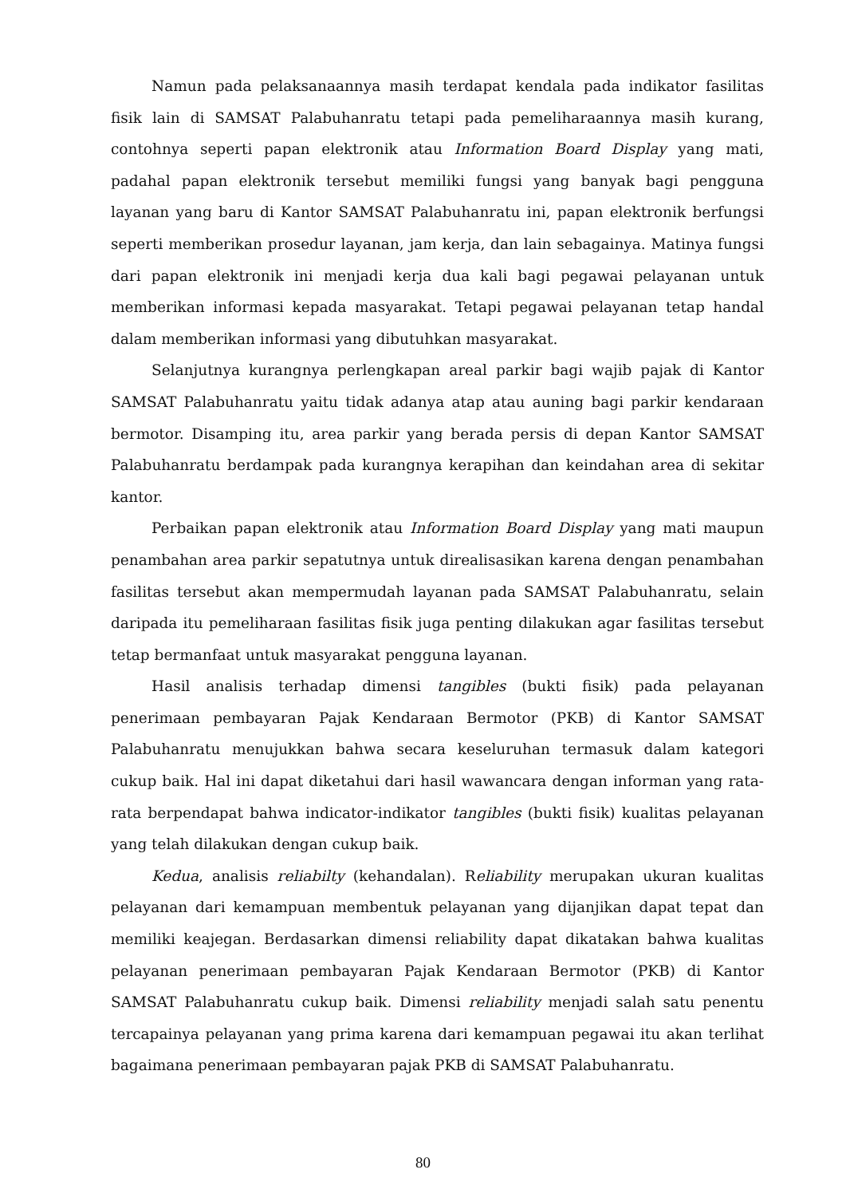Namun pada pelaksanaannya masih terdapat kendala pada indikator fasilitas fisik lain di SAMSAT Palabuhanratu tetapi pada pemeliharaannya masih kurang, contohnya seperti papan elektronik atau Information Board Display yang mati, padahal papan elektronik tersebut memiliki fungsi yang banyak bagi pengguna layanan yang baru di Kantor SAMSAT Palabuhanratu ini, papan elektronik berfungsi seperti memberikan prosedur layanan, jam kerja, dan lain sebagainya. Matinya fungsi dari papan elektronik ini menjadi kerja dua kali bagi pegawai pelayanan untuk memberikan informasi kepada masyarakat. Tetapi pegawai pelayanan tetap handal dalam memberikan informasi yang dibutuhkan masyarakat.
Selanjutnya kurangnya perlengkapan areal parkir bagi wajib pajak di Kantor SAMSAT Palabuhanratu yaitu tidak adanya atap atau auning bagi parkir kendaraan bermotor. Disamping itu, area parkir yang berada persis di depan Kantor SAMSAT Palabuhanratu berdampak pada kurangnya kerapihan dan keindahan area di sekitar kantor.
Perbaikan papan elektronik atau Information Board Display yang mati maupun penambahan area parkir sepatutnya untuk direalisasikan karena dengan penambahan fasilitas tersebut akan mempermudah layanan pada SAMSAT Palabuhanratu, selain daripada itu pemeliharaan fasilitas fisik juga penting dilakukan agar fasilitas tersebut tetap bermanfaat untuk masyarakat pengguna layanan.
Hasil analisis terhadap dimensi tangibles (bukti fisik) pada pelayanan penerimaan pembayaran Pajak Kendaraan Bermotor (PKB) di Kantor SAMSAT Palabuhanratu menujukkan bahwa secara keseluruhan termasuk dalam kategori cukup baik. Hal ini dapat diketahui dari hasil wawancara dengan informan yang rata-rata berpendapat bahwa indicator-indikator tangibles (bukti fisik) kualitas pelayanan yang telah dilakukan dengan cukup baik.
Kedua, analisis reliabilty (kehandalan). Reliability merupakan ukuran kualitas pelayanan dari kemampuan membentuk pelayanan yang dijanjikan dapat tepat dan memiliki keajegan. Berdasarkan dimensi reliability dapat dikatakan bahwa kualitas pelayanan penerimaan pembayaran Pajak Kendaraan Bermotor (PKB) di Kantor SAMSAT Palabuhanratu cukup baik. Dimensi reliability menjadi salah satu penentu tercapainya pelayanan yang prima karena dari kemampuan pegawai itu akan terlihat bagaimana penerimaan pembayaran pajak PKB di SAMSAT Palabuhanratu.
80